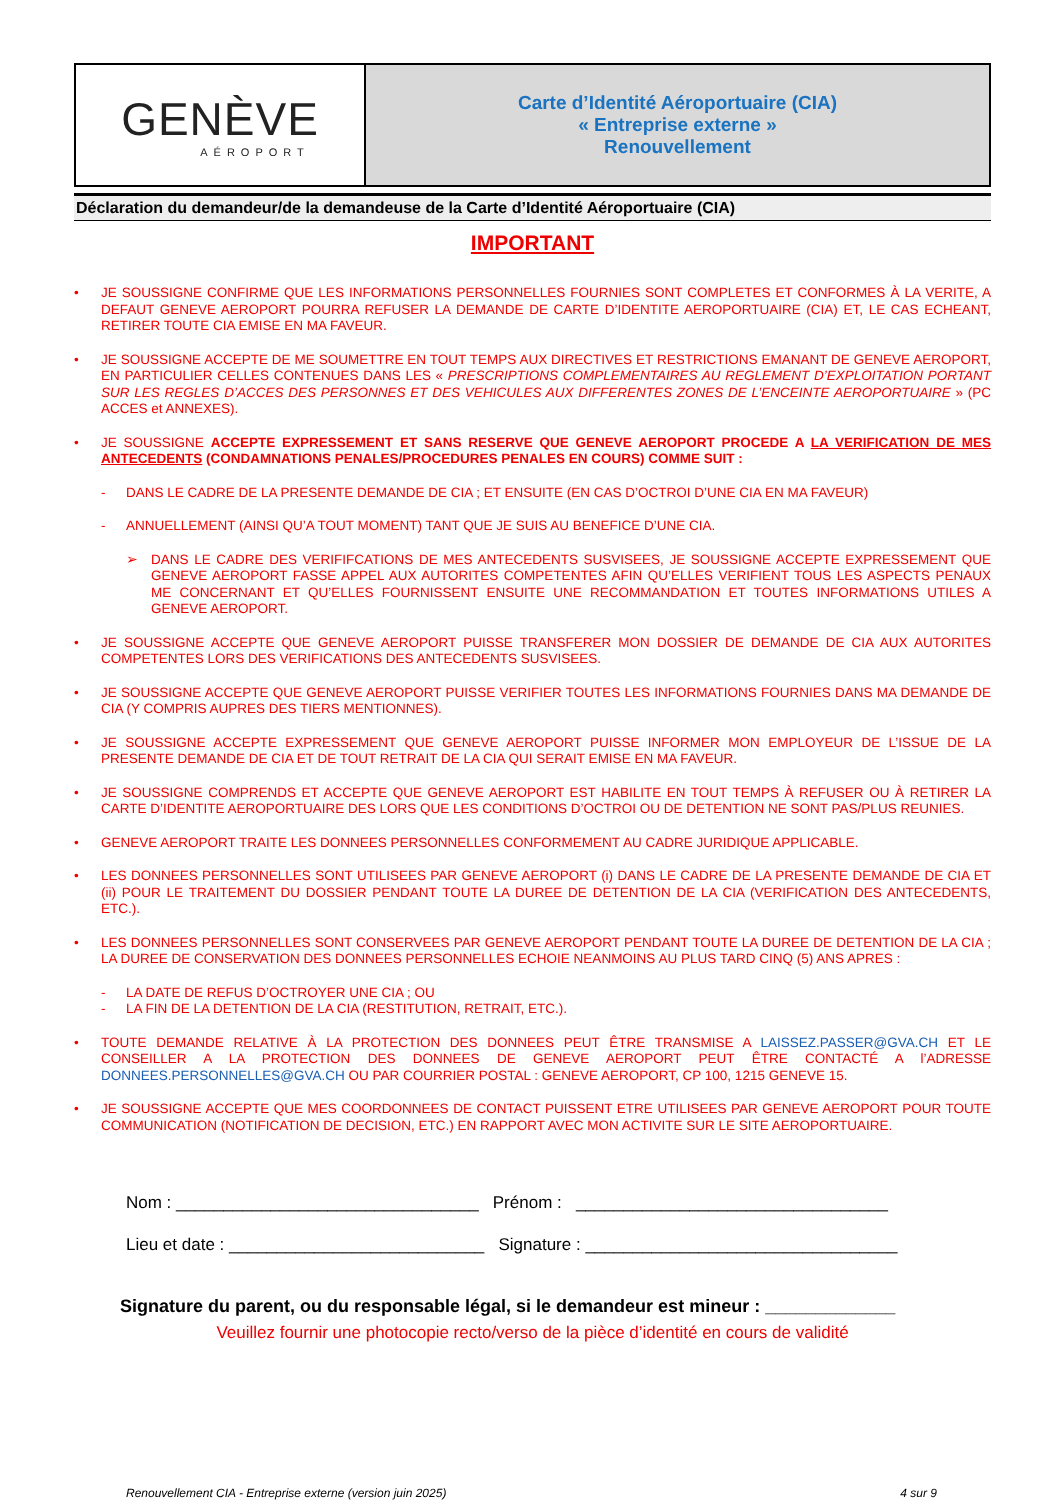GENÈVE
AÉROPORT
Carte d’Identité Aéroportuaire (CIA)
« Entreprise externe »
Renouvellement
Déclaration du demandeur/de la demandeuse de la Carte d’Identité Aéroportuaire (CIA)
IMPORTANT
• JE SOUSSIGNE CONFIRME QUE LES INFORMATIONS PERSONNELLES FOURNIES SONT COMPLETES ET CONFORMES À LA VERITE, A DEFAUT GENEVE AEROPORT POURRA REFUSER LA DEMANDE DE CARTE D’IDENTITE AEROPORTUAIRE (CIA) ET, LE CAS ECHEANT, RETIRER TOUTE CIA EMISE EN MA FAVEUR.
• JE SOUSSIGNE ACCEPTE DE ME SOUMETTRE EN TOUT TEMPS AUX DIRECTIVES ET RESTRICTIONS EMANANT DE GENEVE AEROPORT, EN PARTICULIER CELLES CONTENUES DANS LES « PRESCRIPTIONS COMPLEMENTAIRES AU REGLEMENT D’EXPLOITATION PORTANT SUR LES REGLES D’ACCES DES PERSONNES ET DES VEHICULES AUX DIFFERENTES ZONES DE L’ENCEINTE AEROPORTUAIRE » (PC ACCES et ANNEXES).
• JE SOUSSIGNE ACCEPTE EXPRESSEMENT ET SANS RESERVE QUE GENEVE AEROPORT PROCEDE A LA VERIFICATION DE MES ANTECEDENTS (CONDAMNATIONS PENALES/PROCEDURES PENALES EN COURS) COMME SUIT :
- DANS LE CADRE DE LA PRESENTE DEMANDE DE CIA ; ET ENSUITE (EN CAS D’OCTROI D’UNE CIA EN MA FAVEUR)
- ANNUELLEMENT (AINSI QU’A TOUT MOMENT) TANT QUE JE SUIS AU BENEFICE D’UNE CIA.
➢ DANS LE CADRE DES VERIFIFCATIONS DE MES ANTECEDENTS SUSVISEES, JE SOUSSIGNE ACCEPTE EXPRESSEMENT QUE GENEVE AEROPORT FASSE APPEL AUX AUTORITES COMPETENTES AFIN QU’ELLES VERIFIENT TOUS LES ASPECTS PENAUX ME CONCERNANT ET QU’ELLES FOURNISSENT ENSUITE UNE RECOMMANDATION ET TOUTES INFORMATIONS UTILES A GENEVE AEROPORT.
• JE SOUSSIGNE ACCEPTE QUE GENEVE AEROPORT PUISSE TRANSFERER MON DOSSIER DE DEMANDE DE CIA AUX AUTORITES COMPETENTES LORS DES VERIFICATIONS DES ANTECEDENTS SUSVISEES.
• JE SOUSSIGNE ACCEPTE QUE GENEVE AEROPORT PUISSE VERIFIER TOUTES LES INFORMATIONS FOURNIES DANS MA DEMANDE DE CIA (Y COMPRIS AUPRES DES TIERS MENTIONNES).
• JE SOUSSIGNE ACCEPTE EXPRESSEMENT QUE GENEVE AEROPORT PUISSE INFORMER MON EMPLOYEUR DE L’ISSUE DE LA PRESENTE DEMANDE DE CIA ET DE TOUT RETRAIT DE LA CIA QUI SERAIT EMISE EN MA FAVEUR.
• JE SOUSSIGNE COMPRENDS ET ACCEPTE QUE GENEVE AEROPORT EST HABILITE EN TOUT TEMPS À REFUSER OU À RETIRER LA CARTE D’IDENTITE AEROPORTUAIRE DES LORS QUE LES CONDITIONS D’OCTROI OU DE DETENTION NE SONT PAS/PLUS REUNIES.
• GENEVE AEROPORT TRAITE LES DONNEES PERSONNELLES CONFORMEMENT AU CADRE JURIDIQUE APPLICABLE.
• LES DONNEES PERSONNELLES SONT UTILISEES PAR GENEVE AEROPORT (i) DANS LE CADRE DE LA PRESENTE DEMANDE DE CIA ET (ii) POUR LE TRAITEMENT DU DOSSIER PENDANT TOUTE LA DUREE DE DETENTION DE LA CIA (VERIFICATION DES ANTECEDENTS, ETC.).
• LES DONNEES PERSONNELLES SONT CONSERVEES PAR GENEVE AEROPORT PENDANT TOUTE LA DUREE DE DETENTION DE LA CIA ; LA DUREE DE CONSERVATION DES DONNEES PERSONNELLES ECHOIE NEANMOINS AU PLUS TARD CINQ (5) ANS APRES :
- LA DATE DE REFUS D’OCTROYER UNE CIA ; OU
- LA FIN DE LA DETENTION DE LA CIA (RESTITUTION, RETRAIT, ETC.).
• TOUTE DEMANDE RELATIVE À LA PROTECTION DES DONNEES PEUT ÊTRE TRANSMISE A LAISSEZ.PASSER@GVA.CH ET LE CONSEILLER A LA PROTECTION DES DONNEES DE GENEVE AEROPORT PEUT ÊTRE CONTACTÉ A l’ADRESSE DONNEES.PERSONNELLES@GVA.CH OU PAR COURRIER POSTAL : GENEVE AEROPORT, CP 100, 1215 GENEVE 15.
• JE SOUSSIGNE ACCEPTE QUE MES COORDONNEES DE CONTACT PUISSENT ETRE UTILISEES PAR GENEVE AEROPORT POUR TOUTE COMMUNICATION (NOTIFICATION DE DECISION, ETC.) EN RAPPORT AVEC MON ACTIVITE SUR LE SITE AEROPORTUAIRE.
Nom : ________________________________ Prénom : _________________________________
Lieu et date : ___________________________ Signature : _________________________________
Signature du parent, ou du responsable légal, si le demandeur est mineur : _____________
Veuillez fournir une photocopie recto/verso de la pièce d’identité en cours de validité
Renouvellement CIA - Entreprise externe (version juin 2025) 4 sur 9